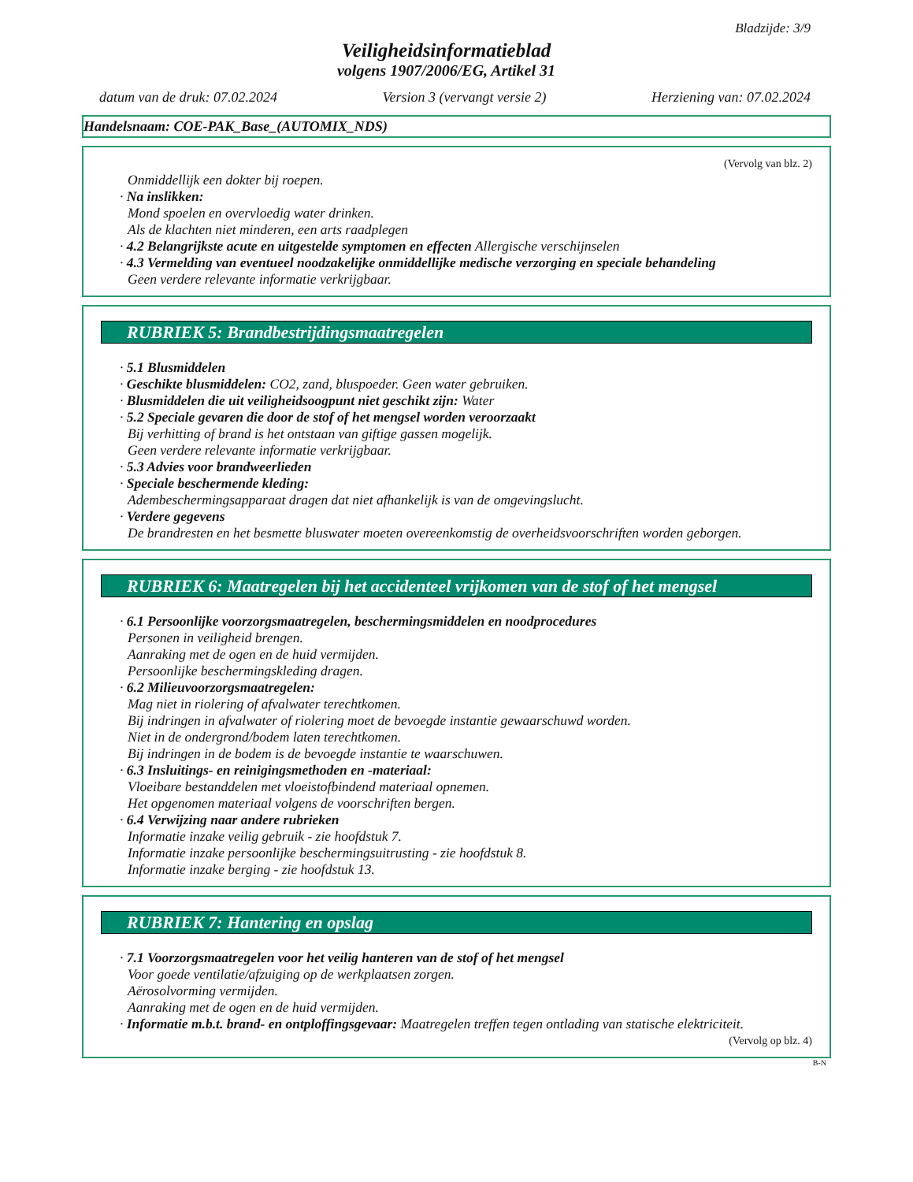Bladzijde: 3/9
Veiligheidsinformatieblad
volgens 1907/2006/EG, Artikel 31
datum van de druk: 07.02.2024 Version 3 (vervangt versie 2) Herziening van: 07.02.2024
Handelsnaam: COE-PAK_Base_(AUTOMIX_NDS)
(Vervolg van blz. 2)
Onmiddellijk een dokter bij roepen.
· Na inslikken:
Mond spoelen en overvloedig water drinken.
Als de klachten niet minderen, een arts raadplegen
· 4.2 Belangrijkste acute en uitgestelde symptomen en effecten Allergische verschijnselen
· 4.3 Vermelding van eventueel noodzakelijke onmiddellijke medische verzorging en speciale behandeling
Geen verdere relevante informatie verkrijgbaar.
RUBRIEK 5: Brandbestrijdingsmaatregelen
· 5.1 Blusmiddelen
· Geschikte blusmiddelen: CO2, zand, bluspoeder. Geen water gebruiken.
· Blusmiddelen die uit veiligheidsoogpunt niet geschikt zijn: Water
· 5.2 Speciale gevaren die door de stof of het mengsel worden veroorzaakt
Bij verhitting of brand is het ontstaan van giftige gassen mogelijk.
Geen verdere relevante informatie verkrijgbaar.
· 5.3 Advies voor brandweerlieden
· Speciale beschermende kleding:
Adembeschermingsapparaat dragen dat niet afhankelijk is van de omgevingslucht.
· Verdere gegevens
De brandresten en het besmette bluswater moeten overeenkomstig de overheidsvoorschriften worden geborgen.
RUBRIEK 6: Maatregelen bij het accidenteel vrijkomen van de stof of het mengsel
· 6.1 Persoonlijke voorzorgsmaatregelen, beschermingsmiddelen en noodprocedures
Personen in veiligheid brengen.
Aanraking met de ogen en de huid vermijden.
Persoonlijke beschermingskleding dragen.
· 6.2 Milieuvoorzorgsmaatregelen:
Mag niet in riolering of afvalwater terechtkomen.
Bij indringen in afvalwater of riolering moet de bevoegde instantie gewaarschuwd worden.
Niet in de ondergrond/bodem laten terechtkomen.
Bij indringen in de bodem is de bevoegde instantie te waarschuwen.
· 6.3 Insluitings- en reinigingsmethoden en -materiaal:
Vloeibare bestanddelen met vloeistofbindend materiaal opnemen.
Het opgenomen materiaal volgens de voorschriften bergen.
· 6.4 Verwijzing naar andere rubrieken
Informatie inzake veilig gebruik - zie hoofdstuk 7.
Informatie inzake persoonlijke beschermingsuitrusting - zie hoofdstuk 8.
Informatie inzake berging - zie hoofdstuk 13.
RUBRIEK 7: Hantering en opslag
· 7.1 Voorzorgsmaatregelen voor het veilig hanteren van de stof of het mengsel
Voor goede ventilatie/afzuiging op de werkplaatsen zorgen.
Aërosolvorming vermijden.
Aanraking met de ogen en de huid vermijden.
· Informatie m.b.t. brand- en ontploffingsgevaar: Maatregelen treffen tegen ontlading van statische elektriciteit.
(Vervolg op blz. 4)
B-N